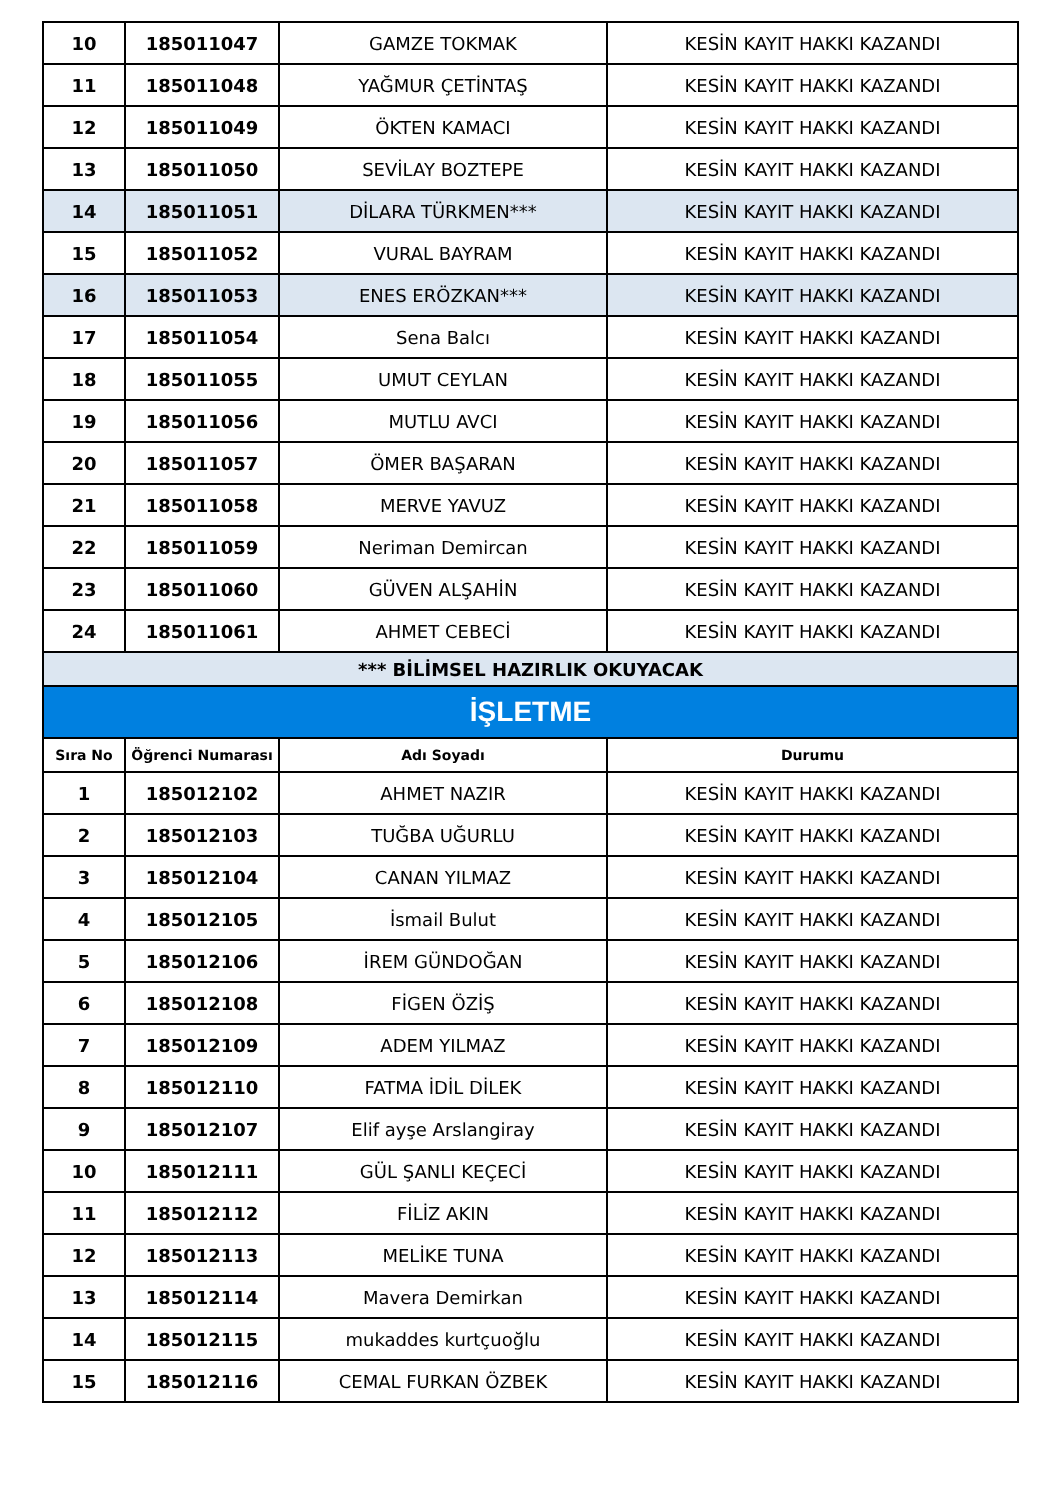| 10 | 185011047 | GAMZE TOKMAK | KESİN KAYIT HAKKI KAZANDI |
| 11 | 185011048 | YAĞMUR ÇETİNTAŞ | KESİN KAYIT HAKKI KAZANDI |
| 12 | 185011049 | ÖKTEN KAMACI | KESİN KAYIT HAKKI KAZANDI |
| 13 | 185011050 | SEVİLAY BOZTEPE | KESİN KAYIT HAKKI KAZANDI |
| 14 | 185011051 | DİLARA TÜRKMEN*** | KESİN KAYIT HAKKI KAZANDI |
| 15 | 185011052 | VURAL BAYRAM | KESİN KAYIT HAKKI KAZANDI |
| 16 | 185011053 | ENES ERÖZKAN*** | KESİN KAYIT HAKKI KAZANDI |
| 17 | 185011054 | Sena Balcı | KESİN KAYIT HAKKI KAZANDI |
| 18 | 185011055 | UMUT CEYLAN | KESİN KAYIT HAKKI KAZANDI |
| 19 | 185011056 | MUTLU AVCI | KESİN KAYIT HAKKI KAZANDI |
| 20 | 185011057 | ÖMER BAŞARAN | KESİN KAYIT HAKKI KAZANDI |
| 21 | 185011058 | MERVE YAVUZ | KESİN KAYIT HAKKI KAZANDI |
| 22 | 185011059 | Neriman Demircan | KESİN KAYIT HAKKI KAZANDI |
| 23 | 185011060 | GÜVEN ALŞAHİN | KESİN KAYIT HAKKI KAZANDI |
| 24 | 185011061 | AHMET CEBECİ | KESİN KAYIT HAKKI KAZANDI |
| *** BİLİMSEL HAZIRLIK OKUYACAK | | | |
| İŞLETME | | | |
| Sıra No | Öğrenci Numarası | Adı Soyadı | Durumu |
| 1 | 185012102 | AHMET NAZIR | KESİN KAYIT HAKKI KAZANDI |
| 2 | 185012103 | TUĞBA UĞURLU | KESİN KAYIT HAKKI KAZANDI |
| 3 | 185012104 | CANAN YILMAZ | KESİN KAYIT HAKKI KAZANDI |
| 4 | 185012105 | İsmail Bulut | KESİN KAYIT HAKKI KAZANDI |
| 5 | 185012106 | İREM GÜNDOĞAN | KESİN KAYIT HAKKI KAZANDI |
| 6 | 185012108 | FİGEN ÖZİŞ | KESİN KAYIT HAKKI KAZANDI |
| 7 | 185012109 | ADEM YILMAZ | KESİN KAYIT HAKKI KAZANDI |
| 8 | 185012110 | FATMA İDİL DİLEK | KESİN KAYIT HAKKI KAZANDI |
| 9 | 185012107 | Elif ayşe Arslangiray | KESİN KAYIT HAKKI KAZANDI |
| 10 | 185012111 | GÜL ŞANLI KEÇECİ | KESİN KAYIT HAKKI KAZANDI |
| 11 | 185012112 | FİLİZ AKIN | KESİN KAYIT HAKKI KAZANDI |
| 12 | 185012113 | MELİKE TUNA | KESİN KAYIT HAKKI KAZANDI |
| 13 | 185012114 | Mavera Demirkan | KESİN KAYIT HAKKI KAZANDI |
| 14 | 185012115 | mukaddes kurtçuoğlu | KESİN KAYIT HAKKI KAZANDI |
| 15 | 185012116 | CEMAL FURKAN ÖZBEK | KESİN KAYIT HAKKI KAZANDI |